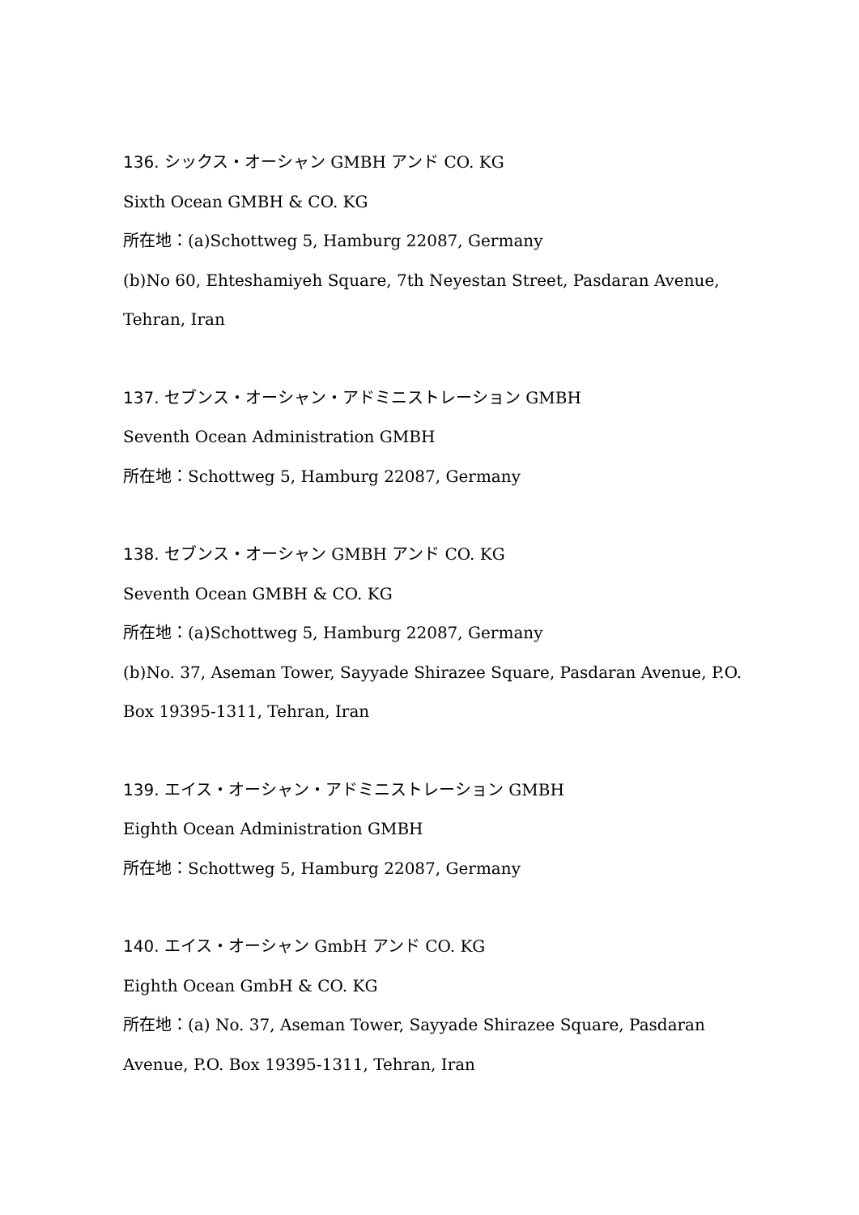136. シックス・オーシャン GMBH アンド CO. KG
Sixth Ocean GMBH & CO. KG
所在地：(a)Schottweg 5, Hamburg 22087, Germany
(b)No 60, Ehteshamiyeh Square, 7th Neyestan Street, Pasdaran Avenue,
Tehran, Iran
137. セブンス・オーシャン・アドミニストレーション GMBH
Seventh Ocean Administration GMBH
所在地：Schottweg 5, Hamburg 22087, Germany
138. セブンス・オーシャン GMBH アンド CO. KG
Seventh Ocean GMBH & CO. KG
所在地：(a)Schottweg 5, Hamburg 22087, Germany
(b)No. 37, Aseman Tower, Sayyade Shirazee Square, Pasdaran Avenue, P.O.
Box 19395-1311, Tehran, Iran
139. エイス・オーシャン・アドミニストレーション GMBH
Eighth Ocean Administration GMBH
所在地：Schottweg 5, Hamburg 22087, Germany
140. エイス・オーシャン GmbH アンド CO. KG
Eighth Ocean GmbH & CO. KG
所在地：(a) No. 37, Aseman Tower, Sayyade Shirazee Square, Pasdaran
Avenue, P.O. Box 19395-1311, Tehran, Iran